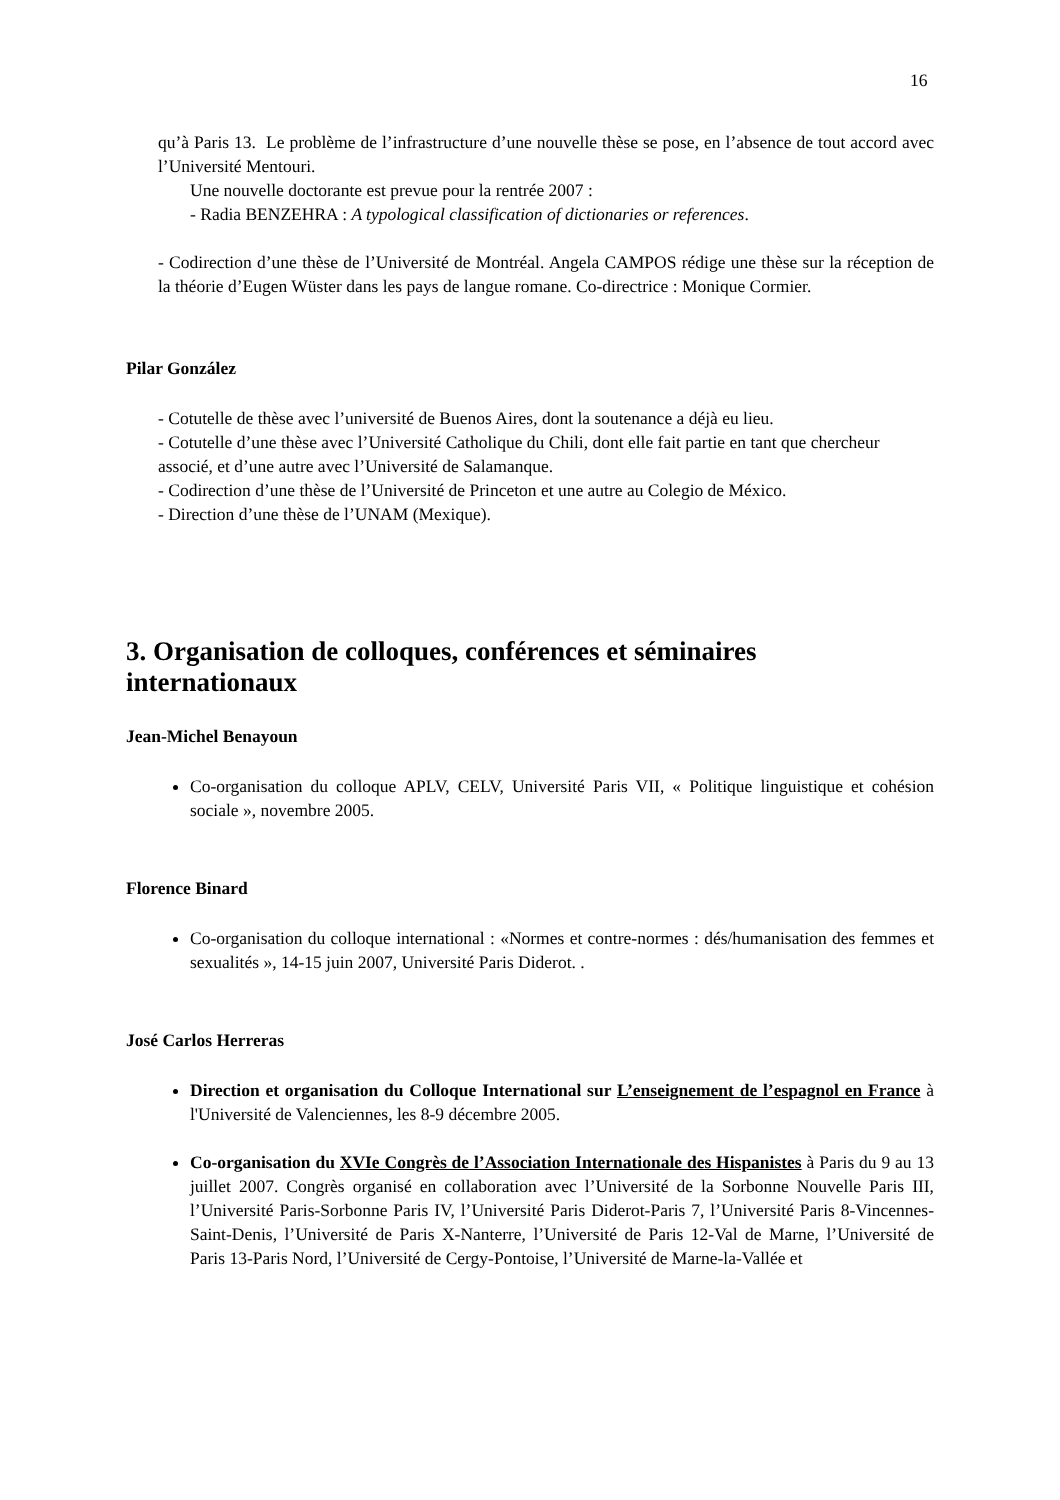16
qu’à Paris 13. Le problème de l’infrastructure d’une nouvelle thèse se pose, en l’absence de tout accord avec l’Université Mentouri.
Une nouvelle doctorante est prevue pour la rentrée 2007 :
- Radia BENZEHRA : A typological classification of dictionaries or references.
- Codirection d’une thèse de l’Université de Montréal. Angela CAMPOS rédige une thèse sur la réception de la théorie d’Eugen Wüster dans les pays de langue romane. Co-directrice : Monique Cormier.
Pilar González
- Cotutelle de thèse avec l’université de Buenos Aires, dont la soutenance a déjà eu lieu.
- Cotutelle d’une thèse avec l’Université Catholique du Chili, dont elle fait partie en tant que chercheur associé, et d’une autre avec l’Université de Salamanque.
- Codirection d’une thèse de l’Université de Princeton et une autre au Colegio de México.
- Direction d’une thèse de l’UNAM (Mexique).
3. Organisation de colloques, conférences et séminaires internationaux
Jean-Michel Benayoun
Co-organisation du colloque APLV, CELV, Université Paris VII, « Politique linguistique et cohésion sociale », novembre 2005.
Florence Binard
Co-organisation du colloque international : «Normes et contre-normes : dés/humanisation des femmes et sexualités », 14-15 juin 2007, Université Paris Diderot. .
José Carlos Herreras
Direction et organisation du Colloque International sur L’enseignement de l’espagnol en France à l'Université de Valenciennes, les 8-9 décembre 2005.
Co-organisation du XVIe Congrès de l’Association Internationale des Hispanistes à Paris du 9 au 13 juillet 2007. Congrès organisé en collaboration avec l’Université de la Sorbonne Nouvelle Paris III, l’Université Paris-Sorbonne Paris IV, l’Université Paris Diderot-Paris 7, l’Université Paris 8-Vincennes-Saint-Denis, l’Université de Paris X-Nanterre, l’Université de Paris 12-Val de Marne, l’Université de Paris 13-Paris Nord, l’Université de Cergy-Pontoise, l’Université de Marne-la-Vallée et